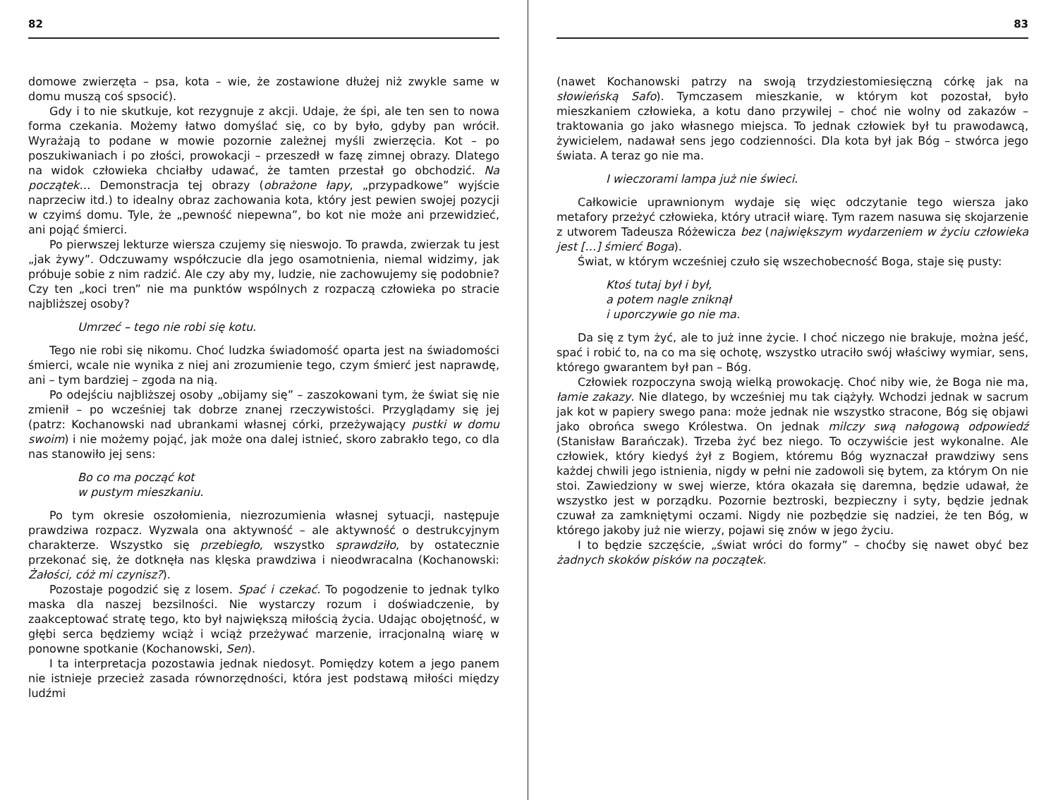82
domowe zwierzęta – psa, kota – wie, że zostawione dłużej niż zwykle same w domu muszą coś spsocić).
Gdy i to nie skutkuje, kot rezygnuje z akcji. Udaje, że śpi, ale ten sen to nowa forma czekania. Możemy łatwo domyślać się, co by było, gdyby pan wrócił. Wyrażają to podane w mowie pozornie zależnej myśli zwierzęcia. Kot – po poszukiwaniach i po złości, prowokacji – przeszedł w fazę zimnej obrazy. Dlatego na widok człowieka chciałby udawać, że tamten przestał go obchodzić. Na początek… Demonstracja tej obrazy (obrażone łapy, „przypadkowe” wyjście naprzeciw itd.) to idealny obraz zachowania kota, który jest pewien swojej pozycji w czyimś domu. Tyle, że „pewność niepewna”, bo kot nie może ani przewidzieć, ani pojąć śmierci.
Po pierwszej lekturze wiersza czujemy się nieswojo. To prawda, zwierzak tu jest „jak żywy”. Odczuwamy współczucie dla jego osamotnienia, niemal widzimy, jak próbuje sobie z nim radzić. Ale czy aby my, ludzie, nie zachowujemy się podobnie? Czy ten „koci tren” nie ma punktów wspólnych z rozpaczą człowieka po stracie najbliższej osoby?
Umrzeć – tego nie robi się kotu.
Tego nie robi się nikomu. Choć ludzka świadomość oparta jest na świadomości śmierci, wcale nie wynika z niej ani zrozumienie tego, czym śmierć jest naprawdę, ani – tym bardziej – zgoda na nią.
Po odejściu najbliższej osoby „obijamy się” – zaszokowani tym, że świat się nie zmienił – po wcześniej tak dobrze znanej rzeczywistości. Przyglądamy się jej (patrz: Kochanowski nad ubrankami własnej córki, przeżywający pustki w domu swoim) i nie możemy pojąć, jak może ona dalej istnieć, skoro zabrakło tego, co dla nas stanowiło jej sens:
Bo co ma począć kot
w pustym mieszkaniu.
Po tym okresie oszołomienia, niezrozumienia własnej sytuacji, następuje prawdziwa rozpacz. Wyzwala ona aktywność – ale aktywność o destrukcyjnym charakterze. Wszystko się przebiegło, wszystko sprawdziło, by ostatecznie przekonać się, że dotknęła nas klęska prawdziwa i nieodwracalna (Kochanowski: Żałości, cóż mi czynisz?).
Pozostaje pogodzić się z losem. Spać i czekać. To pogodzenie to jednak tylko maska dla naszej bezsilności. Nie wystarczy rozum i doświadczenie, by zaakceptować stratę tego, kto był największą miłością życia. Udając obojętność, w głębi serca będziemy wciąż i wciąż przeżywać marzenie, irracjonalną wiarę w ponowne spotkanie (Kochanowski, Sen).
I ta interpretacja pozostawia jednak niedosyt. Pomiędzy kotem a jego panem nie istnieje przecież zasada równorzędności, która jest podstawą miłości między ludźmi
83
(nawet Kochanowski patrzy na swoją trzydziestomiesięczną córkę jak na słowieńską Safo). Tymczasem mieszkanie, w którym kot pozostał, było mieszkaniem człowieka, a kotu dano przywilej – choć nie wolny od zakazów – traktowania go jako własnego miejsca. To jednak człowiek był tu prawodawcą, żywicielem, nadawał sens jego codzienności. Dla kota był jak Bóg – stwórca jego świata. A teraz go nie ma.
I wieczorami lampa już nie świeci.
Całkowicie uprawnionym wydaje się więc odczytanie tego wiersza jako metafory przeżyć człowieka, który utracił wiarę. Tym razem nasuwa się skojarzenie z utworem Tadeusza Różewicza bez (największym wydarzeniem w życiu człowieka jest […] śmierć Boga).
Świat, w którym wcześniej czuło się wszechobecność Boga, staje się pusty:
Ktoś tutaj był i był,
a potem nagle zniknął
i uporczywie go nie ma.
Da się z tym żyć, ale to już inne życie. I choć niczego nie brakuje, można jeść, spać i robić to, na co ma się ochotę, wszystko utraciło swój właściwy wymiar, sens, którego gwarantem był pan – Bóg.
Człowiek rozpoczyna swoją wielką prowokację. Choć niby wie, że Boga nie ma, łamie zakazy. Nie dlatego, by wcześniej mu tak ciążyły. Wchodzi jednak w sacrum jak kot w papiery swego pana: może jednak nie wszystko stracone, Bóg się objawi jako obrońca swego Królestwa. On jednak milczy swą nałogową odpowiedź (Stanisław Barańczak). Trzeba żyć bez niego. To oczywiście jest wykonalne. Ale człowiek, który kiedyś żył z Bogiem, któremu Bóg wyznaczał prawdziwy sens każdej chwili jego istnienia, nigdy w pełni nie zadowoli się bytem, za którym On nie stoi. Zawiedziony w swej wierze, która okazała się daremna, będzie udawał, że wszystko jest w porządku. Pozornie beztroski, bezpieczny i syty, będzie jednak czuwał za zamkniętymi oczami. Nigdy nie pozbędzie się nadziei, że ten Bóg, w którego jakoby już nie wierzy, pojawi się znów w jego życiu.
I to będzie szczęście, „świat wróci do formy” – choćby się nawet obyć bez żadnych skoków pisków na początek.